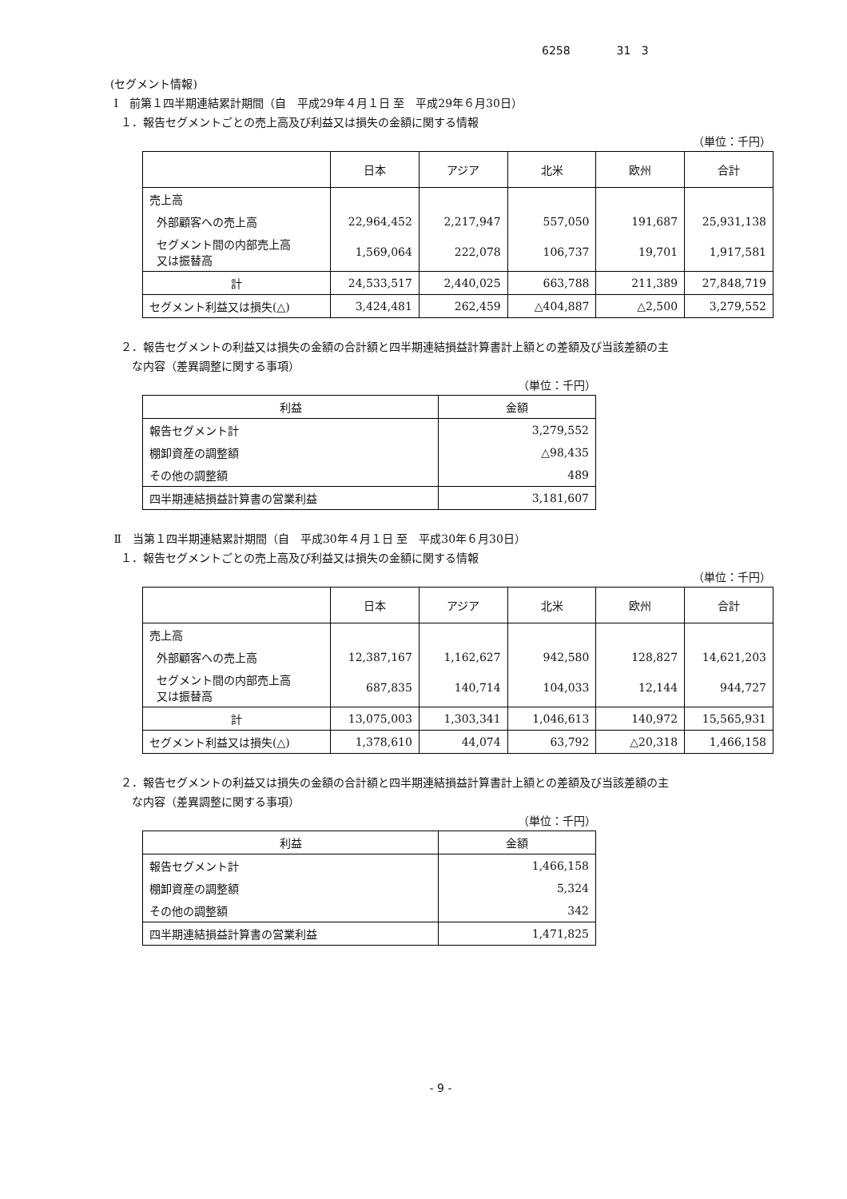6258 31 3
(セグメント情報)
Ⅰ　前第１四半期連結累計期間（自　平成29年４月１日 至　平成29年６月30日）
１．報告セグメントごとの売上高及び利益又は損失の金額に関する情報
（単位：千円）
| | 日本 | アジア | 北米 | 欧州 | 合計 |
| --- | --- | --- | --- | --- | --- |
| 売上高 | | | | | |
| 外部顧客への売上高 | 22,964,452 | 2,217,947 | 557,050 | 191,687 | 25,931,138 |
| セグメント間の内部売上高 又は振替高 | 1,569,064 | 222,078 | 106,737 | 19,701 | 1,917,581 |
| 計 | 24,533,517 | 2,440,025 | 663,788 | 211,389 | 27,848,719 |
| セグメント利益又は損失(△) | 3,424,481 | 262,459 | △404,887 | △2,500 | 3,279,552 |
２．報告セグメントの利益又は損失の金額の合計額と四半期連結損益計算書計上額との差額及び当該差額の主
な内容（差異調整に関する事項）
（単位：千円）
| 利益 | 金額 |
| 報告セグメント計 | 3,279,552 |
| 棚卸資産の調整額 | △98,435 |
| その他の調整額 | 489 |
| 四半期連結損益計算書の営業利益 | 3,181,607 |
Ⅱ　当第１四半期連結累計期間（自　平成30年４月１日 至　平成30年６月30日）
１．報告セグメントごとの売上高及び利益又は損失の金額に関する情報
（単位：千円）
| | 日本 | アジア | 北米 | 欧州 | 合計 |
| --- | --- | --- | --- | --- | --- |
| 売上高 | | | | | |
| 外部顧客への売上高 | 12,387,167 | 1,162,627 | 942,580 | 128,827 | 14,621,203 |
| セグメント間の内部売上高 又は振替高 | 687,835 | 140,714 | 104,033 | 12,144 | 944,727 |
| 計 | 13,075,003 | 1,303,341 | 1,046,613 | 140,972 | 15,565,931 |
| セグメント利益又は損失(△) | 1,378,610 | 44,074 | 63,792 | △20,318 | 1,466,158 |
２．報告セグメントの利益又は損失の金額の合計額と四半期連結損益計算書計上額との差額及び当該差額の主
な内容（差異調整に関する事項）
（単位：千円）
| 利益 | 金額 |
| 報告セグメント計 | 1,466,158 |
| 棚卸資産の調整額 | 5,324 |
| その他の調整額 | 342 |
| 四半期連結損益計算書の営業利益 | 1,471,825 |
- 9 -